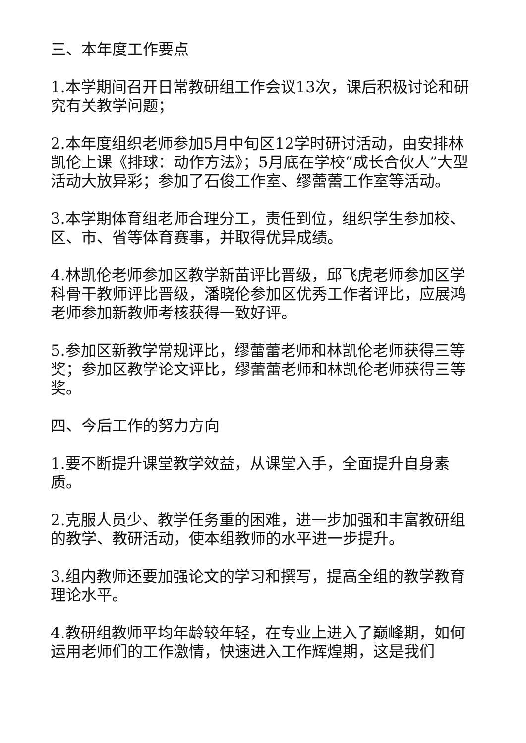三、本年度工作要点
1.本学期间召开日常教研组工作会议13次，课后积极讨论和研究有关教学问题；
2.本年度组织老师参加5月中旬区12学时研讨活动，由安排林凯伦上课《排球：动作方法》；5月底在学校“成长合伙人”大型活动大放异彩；参加了石俊工作室、缪蕾蕾工作室等活动。
3.本学期体育组老师合理分工，责任到位，组织学生参加校、区、市、省等体育赛事，并取得优异成绩。
4.林凯伦老师参加区教学新苗评比晋级，邱飞虎老师参加区学科骨干教师评比晋级，潘晓伦参加区优秀工作者评比，应展鸿老师参加新教师考核获得一致好评。
5.参加区新教学常规评比，缪蕾蕾老师和林凯伦老师获得三等奖；参加区教学论文评比，缪蕾蕾老师和林凯伦老师获得三等奖。
四、今后工作的努力方向
1.要不断提升课堂教学效益，从课堂入手，全面提升自身素质。
2.克服人员少、教学任务重的困难，进一步加强和丰富教研组的教学、教研活动，使本组教师的水平进一步提升。
3.组内教师还要加强论文的学习和撰写，提高全组的教学教育理论水平。
4.教研组教师平均年龄较年轻，在专业上进入了巅峰期，如何运用老师们的工作激情，快速进入工作辉煌期，这是我们